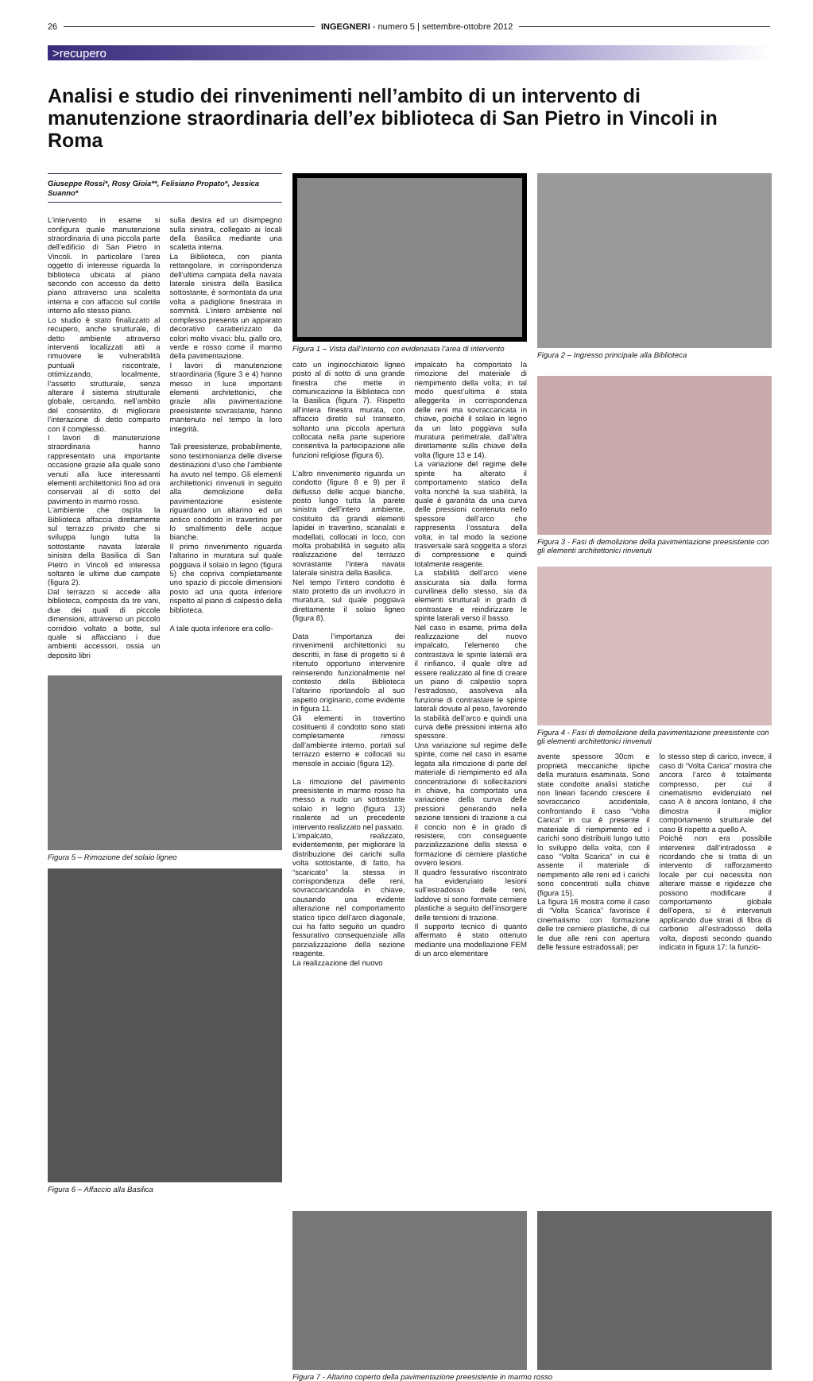26 INGEGNERI - numero 5 | settembre-ottobre 2012
>recupero
Analisi e studio dei rinvenimenti nell’ambito di un intervento di manutenzione straordinaria dell’ex biblioteca di San Pietro in Vincoli in Roma
Giuseppe Rossi*, Rosy Gioia**, Felisiano Propato*, Jessica Suanno*
L’intervento in esame si configura quale manutenzione straordinaria di una piccola parte dell’edificio di San Pietro in Vincoli. In particolare l’area oggetto di interesse riguarda la biblioteca ubicata al piano secondo con accesso da detto piano attraverso una scaletta interna e con affaccio sul cortile interno allo stesso piano.
Lo studio è stato finalizzato al recupero, anche strutturale, di detto ambiente attraverso interventi localizzati atti a rimuovere le vulnerabilità puntuali riscontrate, ottimizzando, localmente, l’assetto strutturale, senza alterare il sistema strutturale globale, cercando, nell’ambito del consentito, di migliorare l’interazione di detto comparto con il complesso.
I lavori di manutenzione straordinaria hanno rappresentato una importante occasione grazie alla quale sono venuti alla luce interessanti elementi architettonici fino ad ora conservati al di sotto del pavimento in marmo rosso.
L’ambiente che ospita la Biblioteca affaccia direttamente sul terrazzo privato che si sviluppa lungo tutta la sottostante navata laterale sinistra della Basilica di San Pietro in Vincoli ed interessa soltanto le ultime due campate (figura 2).
Dal terrazzo si accede alla biblioteca, composta da tre vani, due dei quali di piccole dimensioni, attraverso un piccolo corridoio voltato a botte, sul quale si affacciano i due ambienti accessori, ossia un deposito libri
sulla destra ed un disimpegno sulla sinistra, collegato ai locali della Basilica mediante una scaletta interna.
La Biblioteca, con pianta rettangolare, in corrispondenza dell’ultima campata della navata laterale sinistra della Basilica sottostante, è sormontata da una volta a padiglione finestrata in sommità. L’intero ambiente nel complesso presenta un apparato decorativo caratterizzato da colori molto vivaci: blu, giallo oro, verde e rosso come il marmo della pavimentazione.
I lavori di manutenzione straordinaria (figure 3 e 4) hanno messo in luce importanti elementi architettonici, che grazie alla pavimentazione preesistente sovrastante, hanno mantenuto nel tempo la loro integrità.
Tali preesistenze, probabilmente, sono testimonianza delle diverse destinazioni d’uso che l’ambiente ha avuto nel tempo. Gli elementi architettonici rinvenuti in seguito alla demolizione della pavimentazione esistente riguardano un altarino ed un antico condotto in travertino per lo smaltimento delle acque bianche.
Il primo rinvenimento riguarda l’altarino in muratura sul quale poggiava il solaio in legno (figura 5) che copriva completamente uno spazio di piccole dimensioni posto ad una quota inferiore rispetto al piano di calpestio della biblioteca.
A tale quota inferiore era collo-
Figura 5 – Rimozione del solaio ligneo
Figura 6 – Affaccio alla Basilica
Figura 1 – Vista dall’interno con evidenziata l’area di intervento
cato un inginocchiatoio ligneo posto al di sotto di una grande finestra che mette in comunicazione la Biblioteca con la Basilica (figura 7). Rispetto all’intera finestra murata, con affaccio diretto sul transetto, soltanto una piccola apertura collocata nella parte superiore consentiva la partecipazione alle funzioni religiose (figura 6).
L’altro rinvenimento riguarda un condotto (figure 8 e 9) per il deflusso delle acque bianche, posto lungo tutta la parete sinistra dell’intero ambiente, costituito da grandi elementi lapidei in travertino, scanalati e modellati, collocati in loco, con molta probabilità in seguito alla realizzazione del terrazzo sovrastante l’intera navata laterale sinistra della Basilica.
Nel tempo l’intero condotto è stato protetto da un involucro in muratura, sul quale poggiava direttamente il solaio ligneo (figura 8).
Data l’importanza dei rinvenimenti architettonici su descritti, in fase di progetto si è ritenuto opportuno intervenire reinserendo funzionalmente nel contesto della Biblioteca l’altarino riportandolo al suo aspetto originario, come evidente in figura 11.
Gli elementi in travertino costituenti il condotto sono stati completamente rimossi dall’ambiente interno, portati sul terrazzo esterno e collocati su mensole in acciaio (figura 12).
La rimozione del pavimento preesistente in marmo rosso ha messo a nudo un sottostante solaio in legno (figura 13) risalente ad un precedente intervento realizzato nel passato.
L’impalcato, realizzato, evidentemente, per migliorare la distribuzione dei carichi sulla volta sottostante, di fatto, ha “scaricato” la stessa in corrispondenza delle reni, sovraccaricandola in chiave, causando una evidente alterazione nel comportamento statico tipico dell’arco diagonale, cui ha fatto seguito un quadro fessurativo consequenziale alla parzializzazione della sezione reagente.
La realizzazione del nuovo
impalcato ha comportato la rimozione del materiale di riempimento della volta; in tal modo quest’ultima è stata alleggerita in corrispondenza delle reni ma sovraccaricata in chiave, poichè il solaio in legno da un lato poggiava sulla muratura perimetrale, dall’altra direttamente sulla chiave della volta (figure 13 e 14).
La variazione del regime delle spinte ha alterato il comportamento statico della volta nonché la sua stabilità, la quale è garantita da una curva delle pressioni contenuta nello spessore dell’arco che rappresenta l’ossatura della volta; in tal modo la sezione trasversale sarà soggetta a sforzi di compressione e quindi totalmente reagente.
La stabilità dell’arco viene assicurata sia dalla forma curvilinea dello stesso, sia da elementi strutturali in grado di contrastare e reindirizzare le spinte laterali verso il basso.
Nel caso in esame, prima della realizzazione del nuovo impalcato, l’elemento che contrastava le spinte laterali era il rinfianco, il quale oltre ad essere realizzato al fine di creare un piano di calpestio sopra l’estradosso, assolveva alla funzione di contrastare le spinte laterali dovute al peso, favorendo la stabilità dell’arco e quindi una curva delle pressioni interna allo spessore.
Una variazione sul regime delle spinte, come nel caso in esame legata alla rimozione di parte del materiale di riempimento ed alla concentrazione di sollecitazioni in chiave, ha comportato una variazione della curva delle pressioni generando nella sezione tensioni di trazione a cui il concio non è in grado di resistere, con conseguente parzializzazione della stessa e formazione di cerniere plastiche ovvero lesioni.
Il quadro fessurativo riscontrato ha evidenziato lesioni sull’estradosso delle reni, laddove si sono formate cerniere plastiche a seguito dell’insorgere delle tensioni di trazione.
Il supporto tecnico di quanto affermato è stato ottenuto mediante una modellazione FEM di un arco elementare
Figura 2 – Ingresso principale alla Biblioteca
Figura 3 - Fasi di demolizione della pavimentazione preesistente con gli elementi architettonici rinvenuti
Figura 4 - Fasi di demolizione della pavimentazione preesistente con gli elementi architettonici rinvenuti
avente spessore 30cm e proprietà meccaniche tipiche della muratura esaminata. Sono state condotte analisi statiche non lineari facendo crescere il sovraccarico accidentale, confrontando il caso “Volta Carica” in cui è presente il materiale di riempimento ed i carichi sono distribuiti lungo tutto lo sviluppo della volta, con il caso “Volta Scarica” in cui è assente il materiale di riempimento alle reni ed i carichi sono concentrati sulla chiave (figura 15).
La figura 16 mostra come il caso di “Volta Scarica” favorisce il cinematismo con formazione delle tre cerniere plastiche, di cui le due alle reni con apertura delle fessure estradossali; per
lo stesso step di carico, invece, il caso di “Volta Carica” mostra che ancora l’arco è totalmente compresso, per cui il cinematismo evidenziato nel caso A è ancora lontano, il che dimostra il miglior comportamento strutturale del caso B rispetto a quello A.
Poiché non era possibile intervenire dall’intradosso e ricordando che si tratta di un intervento di rafforzamento locale per cui necessita non alterare masse e rigidezze che possono modificare il comportamento globale dell’opera, si è intervenuti applicando due strati di fibra di carbonio all’estradosso della volta, disposti secondo quando indicato in figura 17: la funzio-
Figura 7 - Altarino coperto della pavimentazione preesistente in marmo rosso